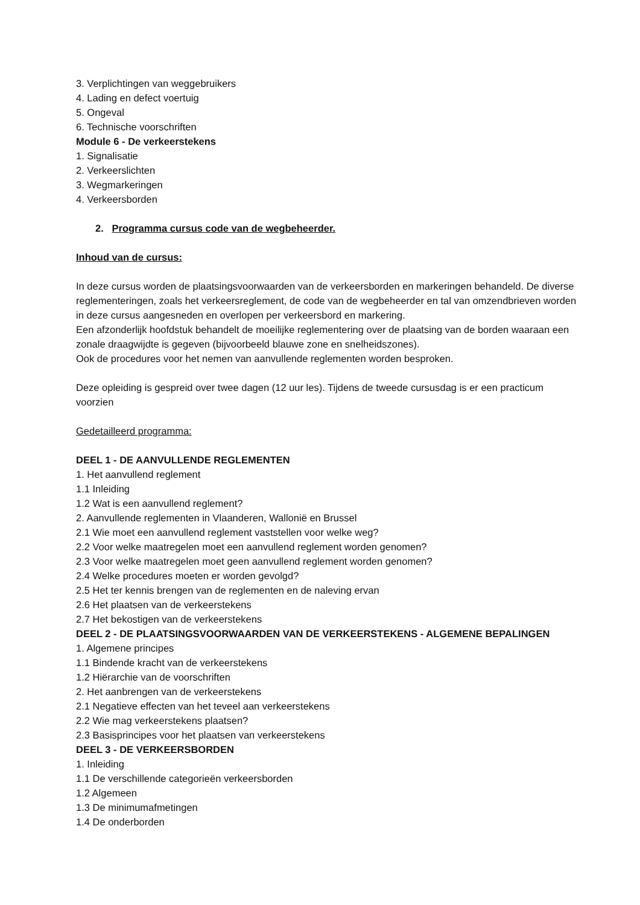3. Verplichtingen van weggebruikers
4. Lading en defect voertuig
5. Ongeval
6. Technische voorschriften
Module 6 - De verkeerstekens
1. Signalisatie
2. Verkeerslichten
3. Wegmarkeringen
4. Verkeersborden
2. Programma cursus code van de wegbeheerder.
Inhoud van de cursus:
In deze cursus worden de plaatsingsvoorwaarden van de verkeersborden en markeringen behandeld. De diverse reglementeringen, zoals het verkeersreglement, de code van de wegbeheerder en tal van omzendbrieven worden in deze cursus aangesneden en overlopen per verkeersbord en markering.
Een afzonderlijk hoofdstuk behandelt de moeilijke reglementering over de plaatsing van de borden waaraan een zonale draagwijdte is gegeven (bijvoorbeeld blauwe zone en snelheidszones).
Ook de procedures voor het nemen van aanvullende reglementen worden besproken.
Deze opleiding is gespreid over twee dagen (12 uur les). Tijdens de tweede cursusdag is er een practicum voorzien
Gedetailleerd programma:
DEEL 1 - DE AANVULLENDE REGLEMENTEN
1. Het aanvullend reglement
1.1 Inleiding
1.2 Wat is een aanvullend reglement?
2. Aanvullende reglementen in Vlaanderen, Wallonië en Brussel
2.1 Wie moet een aanvullend reglement vaststellen voor welke weg?
2.2 Voor welke maatregelen moet een aanvullend reglement worden genomen?
2.3 Voor welke maatregelen moet geen aanvullend reglement worden genomen?
2.4 Welke procedures moeten er worden gevolgd?
2.5 Het ter kennis brengen van de reglementen en de naleving ervan
2.6 Het plaatsen van de verkeerstekens
2.7 Het bekostigen van de verkeerstekens
DEEL 2 - DE PLAATSINGSVOORWAARDEN VAN DE VERKEERSTEKENS - ALGEMENE BEPALINGEN
1. Algemene principes
1.1 Bindende kracht van de verkeerstekens
1.2 Hiërarchie van de voorschriften
2. Het aanbrengen van de verkeerstekens
2.1 Negatieve effecten van het teveel aan verkeerstekens
2.2 Wie mag verkeerstekens plaatsen?
2.3 Basisprincipes voor het plaatsen van verkeerstekens
DEEL 3 - DE VERKEERSBORDEN
1. Inleiding
1.1 De verschillende categorieën verkeersborden
1.2 Algemeen
1.3 De minimumafmetingen
1.4 De onderborden